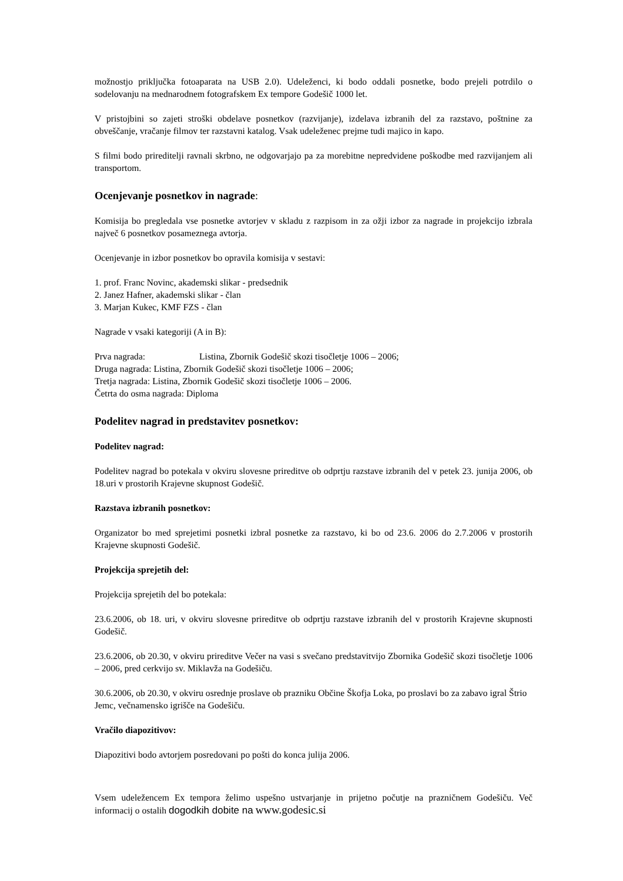možnostjo priključka fotoaparata na USB 2.0). Udeleženci, ki bodo oddali posnetke, bodo prejeli potrdilo o sodelovanju na mednarodnem fotografskem Ex tempore Godešič 1000 let.
V pristojbini so zajeti stroški obdelave posnetkov (razvijanje), izdelava izbranih del za razstavo, poštnine za obveščanje, vračanje filmov ter razstavni katalog. Vsak udeleženec prejme tudi majico in kapo.
S filmi bodo prireditelji ravnali skrbno, ne odgovarjajo pa za morebitne nepredvidene poškodbe med razvijanjem ali transportom.
Ocenjevanje posnetkov in nagrade:
Komisija bo pregledala vse posnetke avtorjev v skladu z razpisom in za ožji izbor za nagrade in projekcijo izbrala največ 6 posnetkov posameznega avtorja.
Ocenjevanje in izbor posnetkov bo opravila komisija v sestavi:
1. prof. Franc Novinc, akademski slikar - predsednik
2. Janez Hafner, akademski slikar - član
3. Marjan Kukec, KMF FZS - član
Nagrade v vsaki kategoriji (A in B):
Prva nagrada: Listina, Zbornik Godešič skozi tisočletje 1006 – 2006;
Druga nagrada: Listina, Zbornik Godešič skozi tisočletje 1006 – 2006;
Tretja nagrada: Listina, Zbornik Godešič skozi tisočletje 1006 – 2006.
Četrta do osma nagrada: Diploma
Podelitev nagrad in predstavitev posnetkov:
Podelitev nagrad:
Podelitev nagrad bo potekala v okviru slovesne prireditve ob odprtju razstave izbranih del v petek 23. junija 2006, ob 18.uri v prostorih Krajevne skupnost Godešič.
Razstava izbranih posnetkov:
Organizator bo med sprejetimi posnetki izbral posnetke za razstavo, ki bo od 23.6. 2006 do 2.7.2006 v prostorih Krajevne skupnosti Godešič.
Projekcija sprejetih del:
Projekcija sprejetih del bo potekala:
23.6.2006, ob 18. uri, v okviru slovesne prireditve ob odprtju razstave izbranih del v prostorih Krajevne skupnosti Godešič.
23.6.2006, ob 20.30, v okviru prireditve Večer na vasi s svečano predstavitvijo Zbornika Godešič skozi tisočletje 1006 – 2006, pred cerkvijo sv. Miklavža na Godešiču.
30.6.2006, ob 20.30, v okviru osrednje proslave ob prazniku Občine Škofja Loka, po proslavi bo za zabavo igral Štrio Jemc, večnamensko igrišče na Godešiču.
Vračilo diapozitivov:
Diapozitivi bodo avtorjem posredovani po pošti do konca julija 2006.
Vsem udeležencem Ex tempora želimo uspešno ustvarjanje in prijetno počutje na prazničnem Godešiču. Več informacij o ostalih dogodkih dobite na www.godesic.si